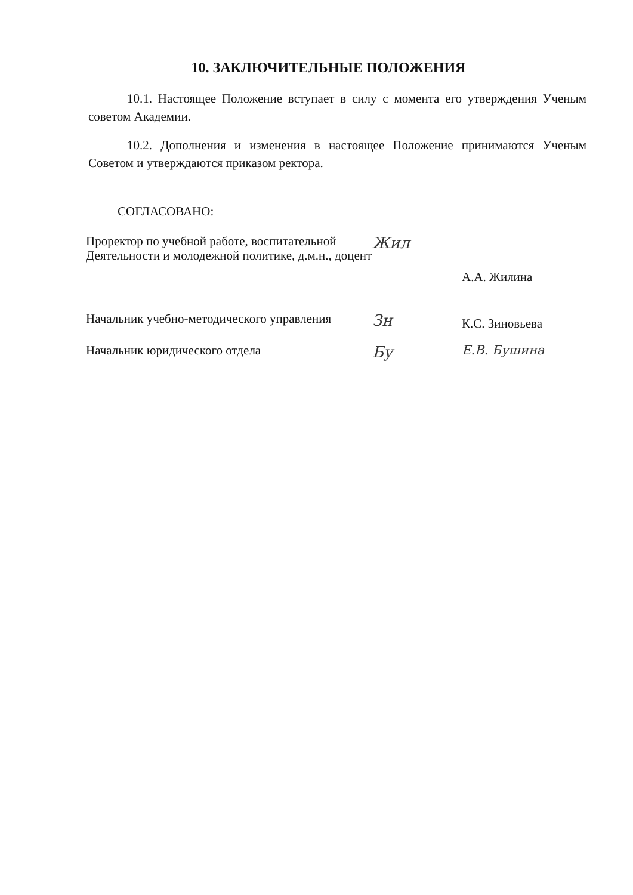10. ЗАКЛЮЧИТЕЛЬНЫЕ ПОЛОЖЕНИЯ
10.1. Настоящее Положение вступает в силу с момента его утверждения Ученым советом Академии.
10.2. Дополнения и изменения в настоящее Положение принимаются Ученым Советом и утверждаются приказом ректора.
СОГЛАСОВАНО:
Проректор по учебной работе, воспитательной Деятельности и молодежной политике, д.м.н., доцент
Жил
А.А. Жилина
Начальник учебно-методического управления
Зн
К.С. Зиновьева
Начальник юридического отдела
Бу
Е.В. Бушина